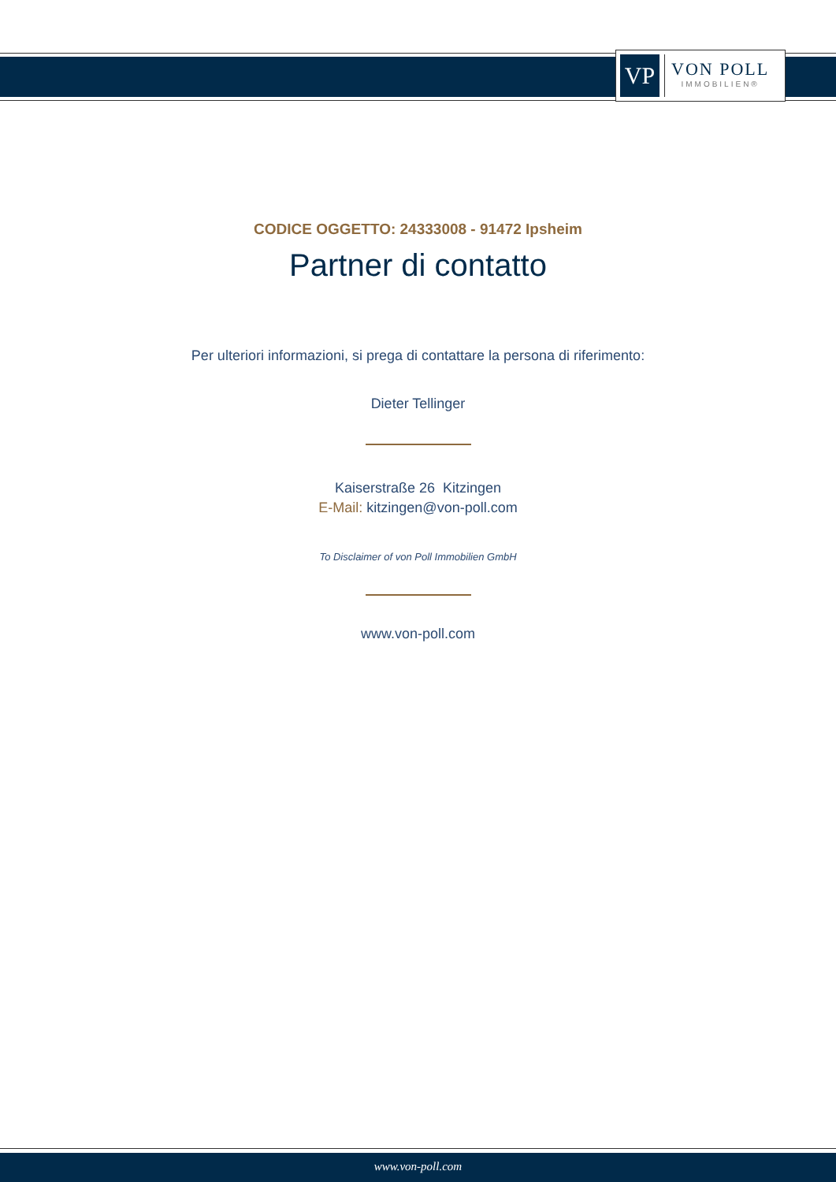VP
VON POLL
IMMOBILIEN®
CODICE OGGETTO: 24333008 - 91472 Ipsheim
Partner di contatto
Per ulteriori informazioni, si prega di contattare la persona di riferimento:
Dieter Tellinger
Kaiserstraße 26 Kitzingen
E-Mail: kitzingen@von-poll.com
To Disclaimer of von Poll Immobilien GmbH
www.von-poll.com
www.von-poll.com